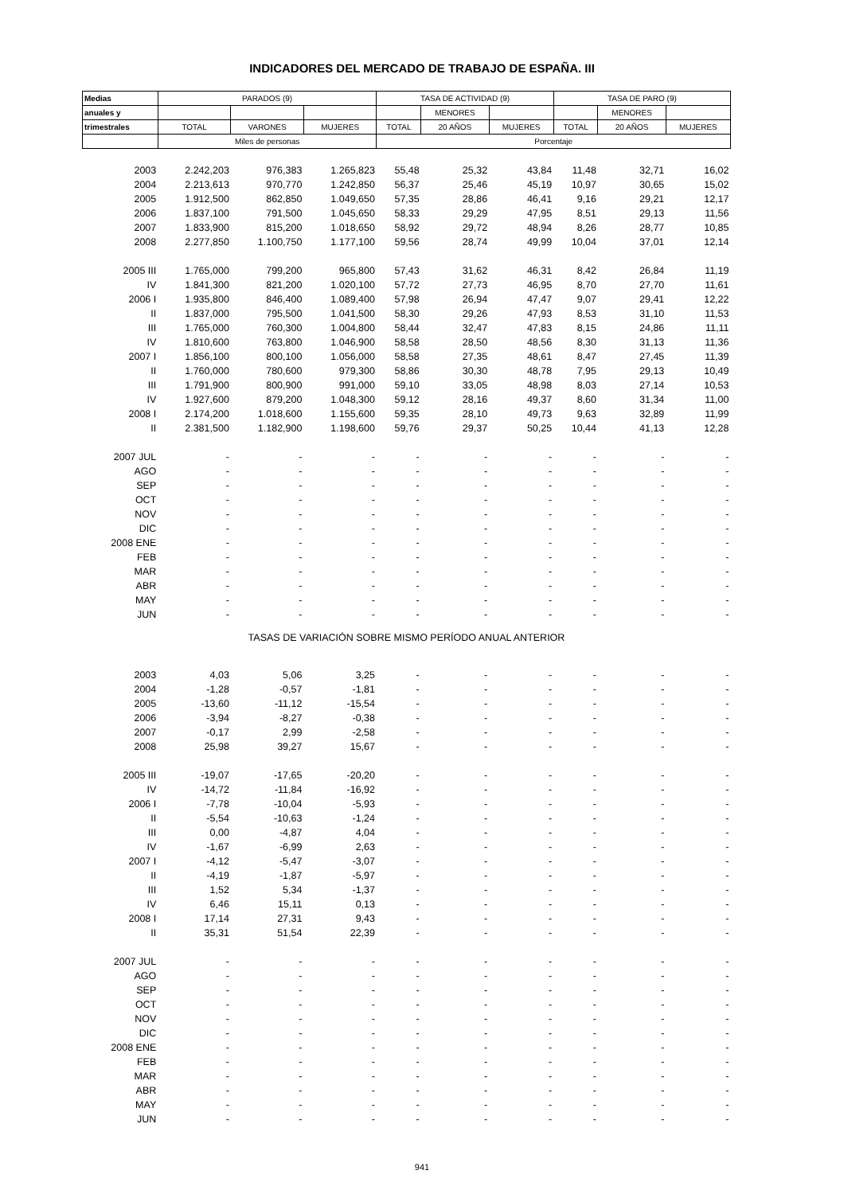INDICADORES DEL MERCADO DE TRABAJO DE ESPAÑA. III
| Medias | PARADOS (9) | | | TASA DE ACTIVIDAD (9) | | | TASA DE PARO (9) | | |
| --- | --- | --- | --- | --- | --- | --- | --- | --- | --- |
| anuales y | | | | | MENORES | | | MENORES | |
| trimestrales | TOTAL | VARONES | MUJERES | TOTAL | 20 AÑOS | MUJERES | TOTAL | 20 AÑOS | MUJERES |
| | Miles de personas | | | Porcentaje | | | | | |
| 2003 | 2.242,203 | 976,383 | 1.265,823 | 55,48 | 25,32 | 43,84 | 11,48 | 32,71 | 16,02 |
| 2004 | 2.213,613 | 970,770 | 1.242,850 | 56,37 | 25,46 | 45,19 | 10,97 | 30,65 | 15,02 |
| 2005 | 1.912,500 | 862,850 | 1.049,650 | 57,35 | 28,86 | 46,41 | 9,16 | 29,21 | 12,17 |
| 2006 | 1.837,100 | 791,500 | 1.045,650 | 58,33 | 29,29 | 47,95 | 8,51 | 29,13 | 11,56 |
| 2007 | 1.833,900 | 815,200 | 1.018,650 | 58,92 | 29,72 | 48,94 | 8,26 | 28,77 | 10,85 |
| 2008 | 2.277,850 | 1.100,750 | 1.177,100 | 59,56 | 28,74 | 49,99 | 10,04 | 37,01 | 12,14 |
| 2005 III | 1.765,000 | 799,200 | 965,800 | 57,43 | 31,62 | 46,31 | 8,42 | 26,84 | 11,19 |
| IV | 1.841,300 | 821,200 | 1.020,100 | 57,72 | 27,73 | 46,95 | 8,70 | 27,70 | 11,61 |
| 2006 I | 1.935,800 | 846,400 | 1.089,400 | 57,98 | 26,94 | 47,47 | 9,07 | 29,41 | 12,22 |
| II | 1.837,000 | 795,500 | 1.041,500 | 58,30 | 29,26 | 47,93 | 8,53 | 31,10 | 11,53 |
| III | 1.765,000 | 760,300 | 1.004,800 | 58,44 | 32,47 | 47,83 | 8,15 | 24,86 | 11,11 |
| IV | 1.810,600 | 763,800 | 1.046,900 | 58,58 | 28,50 | 48,56 | 8,30 | 31,13 | 11,36 |
| 2007 I | 1.856,100 | 800,100 | 1.056,000 | 58,58 | 27,35 | 48,61 | 8,47 | 27,45 | 11,39 |
| II | 1.760,000 | 780,600 | 979,300 | 58,86 | 30,30 | 48,78 | 7,95 | 29,13 | 10,49 |
| III | 1.791,900 | 800,900 | 991,000 | 59,10 | 33,05 | 48,98 | 8,03 | 27,14 | 10,53 |
| IV | 1.927,600 | 879,200 | 1.048,300 | 59,12 | 28,16 | 49,37 | 8,60 | 31,34 | 11,00 |
| 2008 I | 2.174,200 | 1.018,600 | 1.155,600 | 59,35 | 28,10 | 49,73 | 9,63 | 32,89 | 11,99 |
| II | 2.381,500 | 1.182,900 | 1.198,600 | 59,76 | 29,37 | 50,25 | 10,44 | 41,13 | 12,28 |
| 2007 JUL | - | - | - | - | - | - | - | - | - |
| AGO | - | - | - | - | - | - | - | - | - |
| SEP | - | - | - | - | - | - | - | - | - |
| OCT | - | - | - | - | - | - | - | - | - |
| NOV | - | - | - | - | - | - | - | - | - |
| DIC | - | - | - | - | - | - | - | - | - |
| 2008 ENE | - | - | - | - | - | - | - | - | - |
| FEB | - | - | - | - | - | - | - | - | - |
| MAR | - | - | - | - | - | - | - | - | - |
| ABR | - | - | - | - | - | - | - | - | - |
| MAY | - | - | - | - | - | - | - | - | - |
| JUN | - | - | - | - | - | - | - | - | - |
| TASAS DE VARIACIÓN SOBRE MISMO PERÍODO ANUAL ANTERIOR | | | | | | | | | |
| 2003 | 4,03 | 5,06 | 3,25 | - | - | - | - | - | - |
| 2004 | -1,28 | -0,57 | -1,81 | - | - | - | - | - | - |
| 2005 | -13,60 | -11,12 | -15,54 | - | - | - | - | - | - |
| 2006 | -3,94 | -8,27 | -0,38 | - | - | - | - | - | - |
| 2007 | -0,17 | 2,99 | -2,58 | - | - | - | - | - | - |
| 2008 | 25,98 | 39,27 | 15,67 | - | - | - | - | - | - |
| 2005 III | -19,07 | -17,65 | -20,20 | - | - | - | - | - | - |
| IV | -14,72 | -11,84 | -16,92 | - | - | - | - | - | - |
| 2006 I | -7,78 | -10,04 | -5,93 | - | - | - | - | - | - |
| II | -5,54 | -10,63 | -1,24 | - | - | - | - | - | - |
| III | 0,00 | -4,87 | 4,04 | - | - | - | - | - | - |
| IV | -1,67 | -6,99 | 2,63 | - | - | - | - | - | - |
| 2007 I | -4,12 | -5,47 | -3,07 | - | - | - | - | - | - |
| II | -4,19 | -1,87 | -5,97 | - | - | - | - | - | - |
| III | 1,52 | 5,34 | -1,37 | - | - | - | - | - | - |
| IV | 6,46 | 15,11 | 0,13 | - | - | - | - | - | - |
| 2008 I | 17,14 | 27,31 | 9,43 | - | - | - | - | - | - |
| II | 35,31 | 51,54 | 22,39 | - | - | - | - | - | - |
| 2007 JUL | - | - | - | - | - | - | - | - | - |
| AGO | - | - | - | - | - | - | - | - | - |
| SEP | - | - | - | - | - | - | - | - | - |
| OCT | - | - | - | - | - | - | - | - | - |
| NOV | - | - | - | - | - | - | - | - | - |
| DIC | - | - | - | - | - | - | - | - | - |
| 2008 ENE | - | - | - | - | - | - | - | - | - |
| FEB | - | - | - | - | - | - | - | - | - |
| MAR | - | - | - | - | - | - | - | - | - |
| ABR | - | - | - | - | - | - | - | - | - |
| MAY | - | - | - | - | - | - | - | - | - |
| JUN | - | - | - | - | - | - | - | - | - |
941